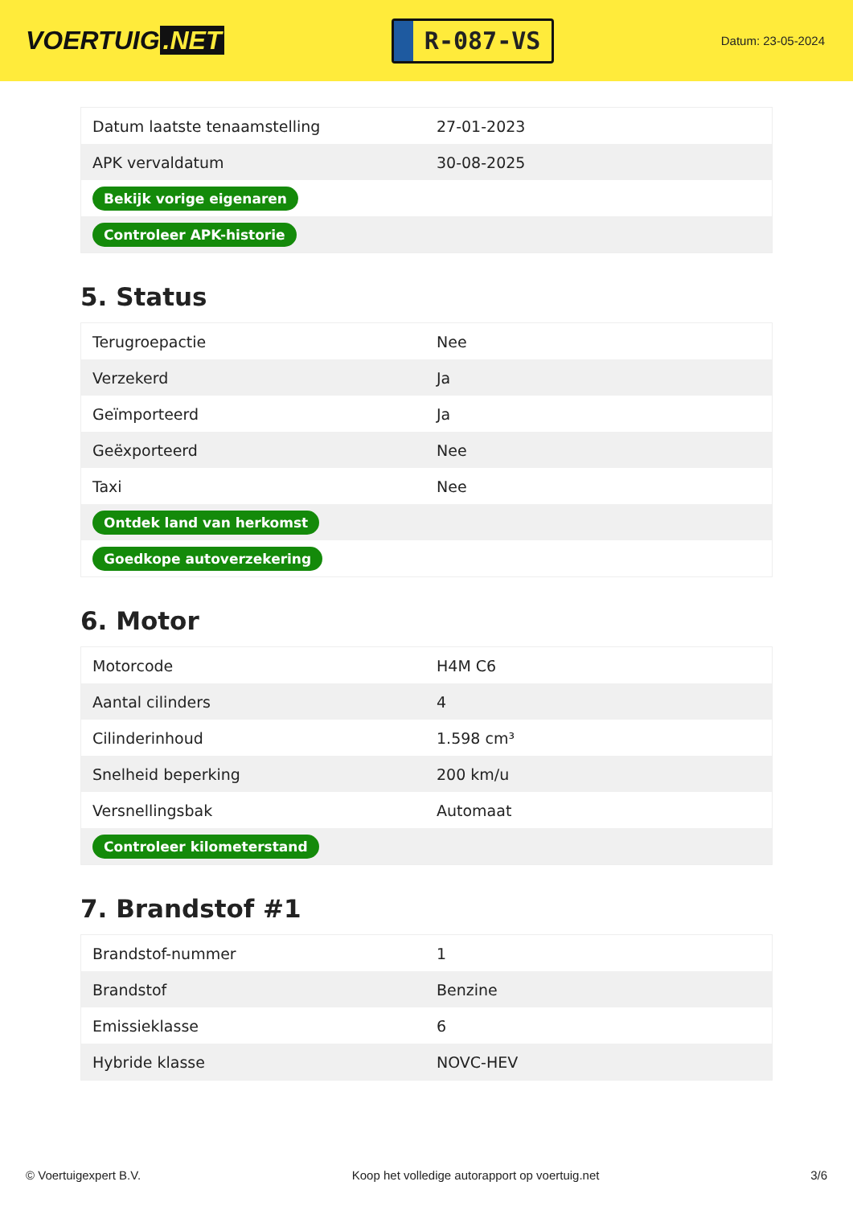VOERTUIG.NET
R-087-VS
Datum: 23-05-2024
| Datum laatste tenaamstelling | 27-01-2023 |
| APK vervaldatum | 30-08-2025 |
| Bekijk vorige eigenaren | |
| Controleer APK-historie | |
5. Status
| Terugroepactie | Nee |
| Verzekerd | Ja |
| Geïmporteerd | Ja |
| Geëxporteerd | Nee |
| Taxi | Nee |
| Ontdek land van herkomst | |
| Goedkope autoverzekering | |
6. Motor
| Motorcode | H4M C6 |
| Aantal cilinders | 4 |
| Cilinderinhoud | 1.598 cm³ |
| Snelheid beperking | 200 km/u |
| Versnellingsbak | Automaat |
| Controleer kilometerstand | |
7. Brandstof #1
| Brandstof-nummer | 1 |
| Brandstof | Benzine |
| Emissieklasse | 6 |
| Hybride klasse | NOVC-HEV |
© Voertuigexpert B.V. Koop het volledige autorapport op voertuig.net 3/6